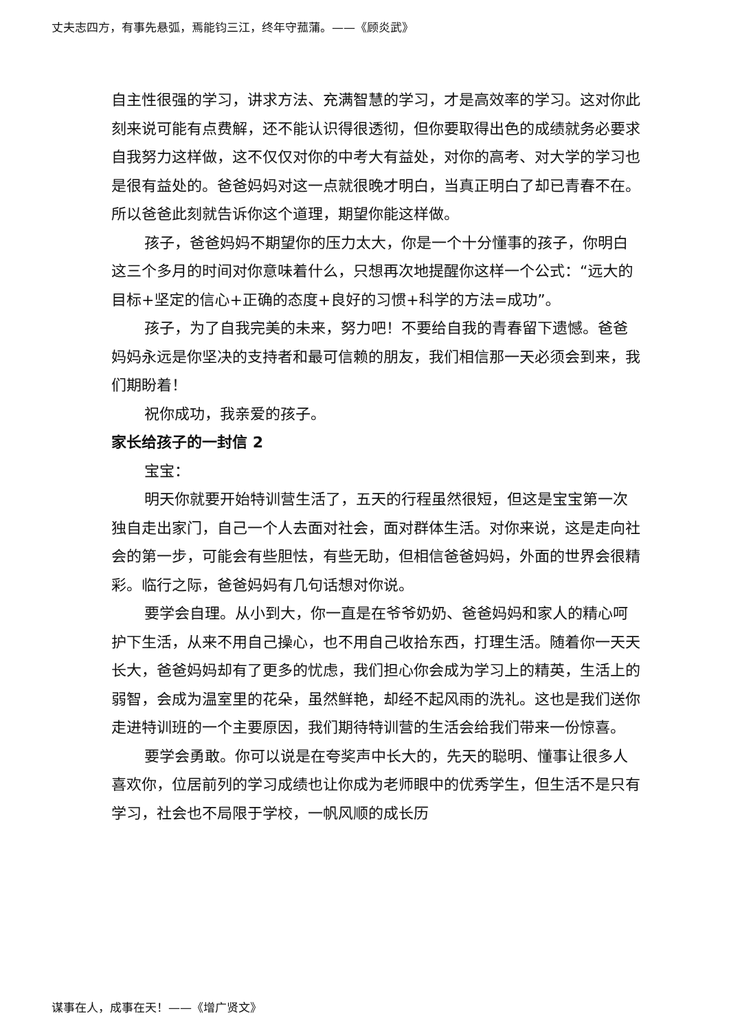丈夫志四方，有事先悬弧，焉能钧三江，终年守菰蒲。——《顾炎武》
自主性很强的学习，讲求方法、充满智慧的学习，才是高效率的学习。这对你此刻来说可能有点费解，还不能认识得很透彻，但你要取得出色的成绩就务必要求自我努力这样做，这不仅仅对你的中考大有益处，对你的高考、对大学的学习也是很有益处的。爸爸妈妈对这一点就很晚才明白，当真正明白了却已青春不在。所以爸爸此刻就告诉你这个道理，期望你能这样做。
孩子，爸爸妈妈不期望你的压力太大，你是一个十分懂事的孩子，你明白这三个多月的时间对你意味着什么，只想再次地提醒你这样一个公式：“远大的目标+坚定的信心+正确的态度+良好的习惯+科学的方法=成功”。
孩子，为了自我完美的未来，努力吧！不要给自我的青春留下遗憾。爸爸妈妈永远是你坚决的支持者和最可信赖的朋友，我们相信那一天必须会到来，我们期盼着！
祝你成功，我亲爱的孩子。
家长给孩子的一封信 2
宝宝：
明天你就要开始特训营生活了，五天的行程虽然很短，但这是宝宝第一次独自走出家门，自己一个人去面对社会，面对群体生活。对你来说，这是走向社会的第一步，可能会有些胆怯，有些无助，但相信爸爸妈妈，外面的世界会很精彩。临行之际，爸爸妈妈有几句话想对你说。
要学会自理。从小到大，你一直是在爷爷奶奶、爸爸妈妈和家人的精心呵护下生活，从来不用自己操心，也不用自己收拾东西，打理生活。随着你一天天长大，爸爸妈妈却有了更多的忧虑，我们担心你会成为学习上的精英，生活上的弱智，会成为温室里的花朵，虽然鲜艳，却经不起风雨的洗礼。这也是我们送你走进特训班的一个主要原因，我们期待特训营的生活会给我们带来一份惊喜。
要学会勇敢。你可以说是在夸奖声中长大的，先天的聪明、懂事让很多人喜欢你，位居前列的学习成绩也让你成为老师眼中的优秀学生，但生活不是只有学习，社会也不局限于学校，一帆风顺的成长历
谋事在人，成事在天！——《增广贤文》